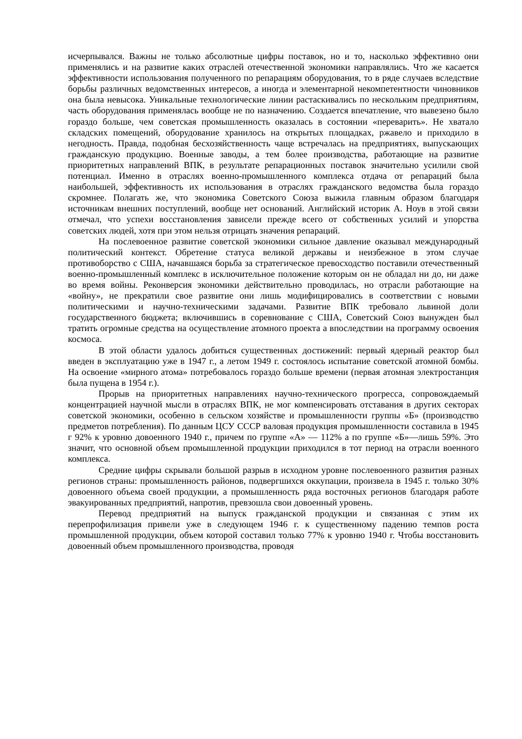исчерпывался. Важны не только абсолютные цифры поставок, но и то, насколько эффективно они применялись и на развитие каких отраслей отечественной экономики направлялись. Что же касается эффективности использования полученного по репарациям оборудования, то в ряде случаев вследствие борьбы различных ведомственных интересов, а иногда и элементарной некомпетентности чиновников она была невысока. Уникальные технологические линии растаскивались по нескольким предприятиям, часть оборудования применялась вообще не по назначению. Создается впечатление, что вывезено было гораздо больше, чем советская промышленность оказалась в состоянии «переварить». Не хватало складских помещений, оборудование хранилось на открытых площадках, ржавело и приходило в негодность. Правда, подобная бесхозяйственность чаще встречалась на предприятиях, выпускающих гражданскую продукцию. Военные заводы, а тем более производства, работающие на развитие приоритетных направлений ВПК, в результате репарационных поставок значительно усилили свой потенциал. Именно в отраслях военно-промышленного комплекса отдача от репараций была наибольшей, эффективность их использования в отраслях гражданского ведомства была гораздо скромнее. Полагать же, что экономика Советского Союза выжила главным образом благодаря источникам внешних поступлений, вообще нет оснований. Английский историк А. Ноув в этой связи отмечал, что успехи восстановления зависели прежде всего от собственных усилий и упорства советских людей, хотя при этом нельзя отрицать значения репараций.
На послевоенное развитие советской экономики сильное давление оказывал международный политический контекст. Обретение статуса великой державы и неизбежное в этом случае противоборство с США, начавшаяся борьба за стратегическое превосходство поставили отечественный военно-промышленный комплекс в исключительное положение которым он не обладал ни до, ни даже во время войны. Реконверсия экономики действительно проводилась, но отрасли работающие на «войну», не прекратили свое развитие они лишь модифицировались в соответствии с новыми политическими и научно-техническими задачами. Развитие ВПК требовало львиной доли государственного бюджета; включившись в соревнование с США, Советский Союз вынужден был тратить огромные средства на осуществление атомного проекта а впоследствии на программу освоения космоса.
В этой области удалось добиться существенных достижений: первый ядерный реактор был введен в эксплуатацию уже в 1947 г., а летом 1949 г. состоялось испытание советской атомной бомбы. На освоение «мирного атома» потребовалось гораздо больше времени (первая атомная электростанция была пущена в 1954 г.).
Прорыв на приоритетных направлениях научно-технического прогресса, сопровождаемый концентрацией научной мысли в отраслях ВПК, не мог компенсировать отставания в других секторах советской экономики, особенно в сельском хозяйстве и промышленности группы «Б» (производство предметов потребления). По данным ЦСУ СССР валовая продукция промышленности составила в 1945 г 92% к уровню довоенного 1940 г., причем по группе «А» — 112% а по группе «Б»—лишь 59%. Это значит, что основной объем промышленной продукции приходился в тот период на отрасли военного комплекса.
Средние цифры скрывали большой разрыв в исходном уровне послевоенного развития разных регионов страны: промышленность районов, подвергшихся оккупации, произвела в 1945 г. только 30% довоенного объема своей продукции, а промышленность ряда восточных регионов благодаря работе эвакуированных предприятий, напротив, превзошла свои довоенный уровень.
Перевод предприятий на выпуск гражданской продукции и связанная с этим их перепрофилизация привели уже в следующем 1946 г. к существенному падению темпов роста промышленной продукции, объем которой составил только 77% к уровню 1940 г. Чтобы восстановить довоенный объем промышленного производства, проводя